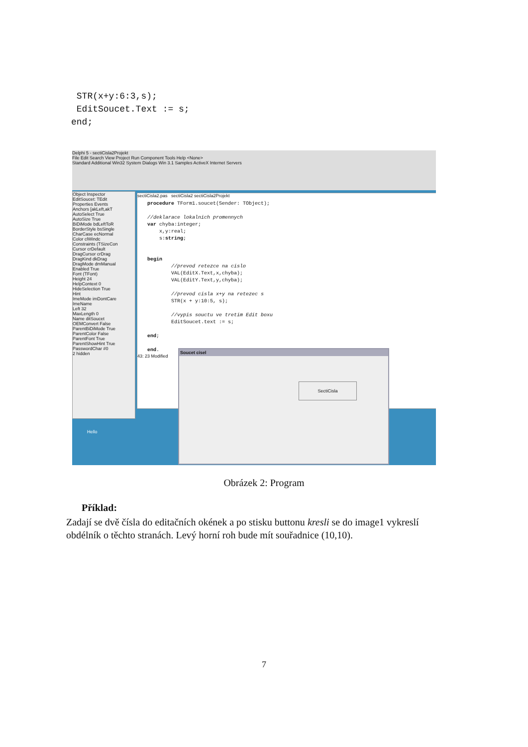STR(x+y:6:3,s);
 EditSoucet.Text := s;
end;
Delphi 5 - sectiCisla2Projekt
File Edit Search View Project Run Component Tools Help <None>
Standard Additional Win32 System Dialogs Win 3.1 Samples ActiveX Internet Servers
Object Inspector
EditSoucet: TEdit
Properties Events
Anchors [akLeft,akT
AutoSelect True
AutoSize True
BiDiMode bdLeftToR
BorderStyle bsSingle
CharCase ecNormal
Color clWindc
Constraints (TSizeCon
Cursor crDefault
DragCursor crDrag
DragKind dkDrag
DragMode dmManual
Enabled True
Font (TFont)
Height 24
HelpContext 0
HideSelection True
Hint
ImeMode imDontCare
ImeName
Left 32
MaxLength 0
Name ditSoucet
OEMConvert False
ParentBiDiMode True
ParentColor False
ParentFont True
ParentShowHint True
PasswordChar #0
2 hidden
sectiCisla2.pas sectiCisla2 sectiCisla2Projekt
procedure TForm1.soucet(Sender: TObject); //deklarace lokalnich promennych var chyba:integer; x,y:real; s:string; begin //prevod retezce na cislo VAL(EditX.Text,x,chyba); VAL(EditY.Text,y,chyba); //prevod cisla x+y na retezec s STR(x + y:10:5, s); //vypis souctu ve tretim Edit boxu EditSoucet.text := s; end; end.
43: 23 Modified
Soucet cisel
SectiCisla
Hello
Obrázek 2: Program
Příklad:
Zadají se dvě čísla do editačních okének a po stisku buttonu kresli se do image1 vykreslí obdélník o těchto stranách. Levý horní roh bude mít souřadnice (10,10).
7